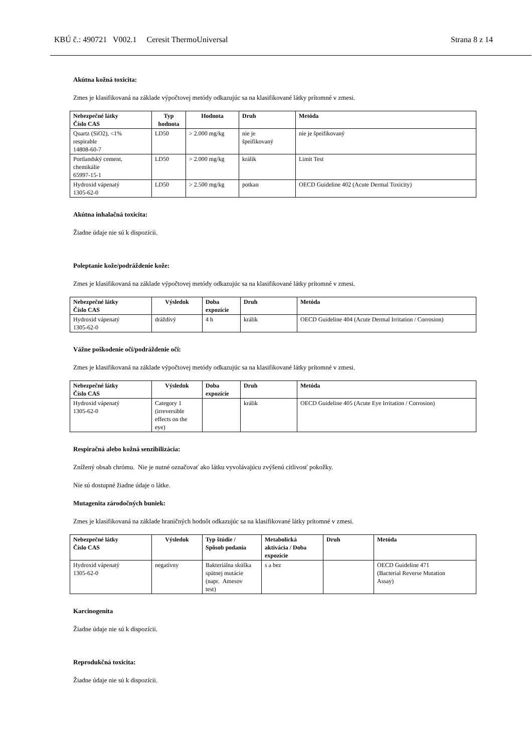KBÚ č.: 490721 V002.1 Ceresit ThermoUniversal Strana 8 z 14
Akútna kožná toxicita:
Zmes je klasifikovaná na základe výpočtovej metódy odkazujúc sa na klasifikované látky prítomné v zmesi.
| Nebezpečné látky Číslo CAS | Typ hodnota | Hodnota | Druh | Metóda |
| --- | --- | --- | --- | --- |
| Quartz (SiO2), <1% respirable 14808-60-7 | LD50 | > 2.000 mg/kg | nie je špeifikovaný | nie je špeifikovaný |
| Portlandský cement, chemikálie 65997-15-1 | LD50 | > 2.000 mg/kg | králik | Limit Test |
| Hydroxid vápenatý 1305-62-0 | LD50 | > 2.500 mg/kg | potkan | OECD Guideline 402 (Acute Dermal Toxicity) |
Akútna inhalačná toxicita:
Žiadne údaje nie sú k dispozícii.
Poleptanie kože/podráždenie kože:
Zmes je klasifikovaná na základe výpočtovej metódy odkazujúc sa na klasifikované látky prítomné v zmesi.
| Nebezpečné látky Číslo CAS | Výsledok | Doba expozície | Druh | Metóda |
| --- | --- | --- | --- | --- |
| Hydroxid vápenatý 1305-62-0 | dráždivý | 4 h | králik | OECD Guideline 404 (Acute Dermal Irritation / Corrosion) |
Vážne poškodenie očí/podráždenie očí:
Zmes je klasifikovaná na základe výpočtovej metódy odkazujúc sa na klasifikované látky prítomné v zmesi.
| Nebezpečné látky Číslo CAS | Výsledok | Doba expozície | Druh | Metóda |
| --- | --- | --- | --- | --- |
| Hydroxid vápenatý 1305-62-0 | Category 1 (irreversible effects on the eye) | | králik | OECD Guideline 405 (Acute Eye Irritation / Corrosion) |
Respiračná alebo kožná senzibilizácia:
Znížený obsah chrómu. Nie je nutné označovať ako látku vyvolávajúcu zvýšenú citlivosť pokožky.
Nie sú dostupné žiadne údaje o látke.
Mutagenita zárodočných buniek:
Zmes je klasifikovaná na základe hraničných hodnôt odkazujúc sa na klasifikované látky prítomné v zmesi.
| Nebezpečné látky Číslo CAS | Výsledok | Typ štúdie / Spôsob podania | Metabolická aktivácia / Doba expozície | Druh | Metóda |
| --- | --- | --- | --- | --- | --- |
| Hydroxid vápenatý 1305-62-0 | negatívny | Bakteriálna skúška spätnej mutácie (napr. Amesov test) | s a bez | | OECD Guideline 471 (Bacterial Reverse Mutation Assay) |
Karcinogenita
Žiadne údaje nie sú k dispozícii.
Reprodukčná toxicita:
Žiadne údaje nie sú k dispozícii.